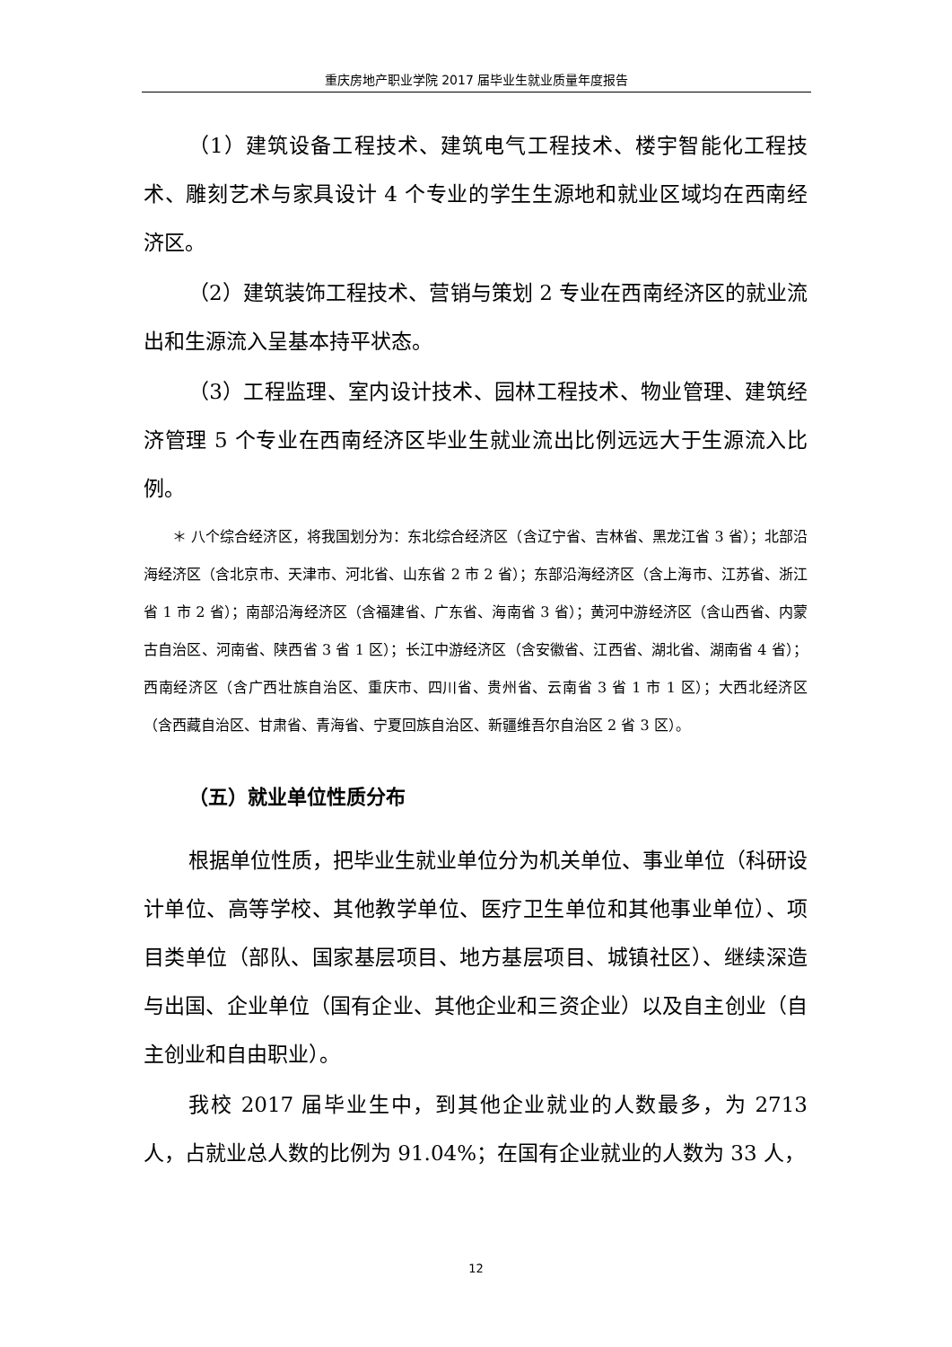重庆房地产职业学院 2017 届毕业生就业质量年度报告
（1）建筑设备工程技术、建筑电气工程技术、楼宇智能化工程技术、雕刻艺术与家具设计 4 个专业的学生生源地和就业区域均在西南经济区。
（2）建筑装饰工程技术、营销与策划 2 专业在西南经济区的就业流出和生源流入呈基本持平状态。
（3）工程监理、室内设计技术、园林工程技术、物业管理、建筑经济管理 5 个专业在西南经济区毕业生就业流出比例远远大于生源流入比例。
＊ 八个综合经济区，将我国划分为：东北综合经济区（含辽宁省、吉林省、黑龙江省 3 省）；北部沿海经济区（含北京市、天津市、河北省、山东省 2 市 2 省）；东部沿海经济区（含上海市、江苏省、浙江省 1 市 2 省）；南部沿海经济区（含福建省、广东省、海南省 3 省）；黄河中游经济区（含山西省、内蒙古自治区、河南省、陕西省 3 省 1 区）；长江中游经济区（含安徽省、江西省、湖北省、湖南省 4 省）；西南经济区（含广西壮族自治区、重庆市、四川省、贵州省、云南省 3 省 1 市 1 区）；大西北经济区（含西藏自治区、甘肃省、青海省、宁夏回族自治区、新疆维吾尔自治区 2 省 3 区）。
（五）就业单位性质分布
根据单位性质，把毕业生就业单位分为机关单位、事业单位（科研设计单位、高等学校、其他教学单位、医疗卫生单位和其他事业单位）、项目类单位（部队、国家基层项目、地方基层项目、城镇社区）、继续深造与出国、企业单位（国有企业、其他企业和三资企业）以及自主创业（自主创业和自由职业）。
我校 2017 届毕业生中，到其他企业就业的人数最多，为 2713 人，占就业总人数的比例为 91.04%；在国有企业就业的人数为 33 人，
12